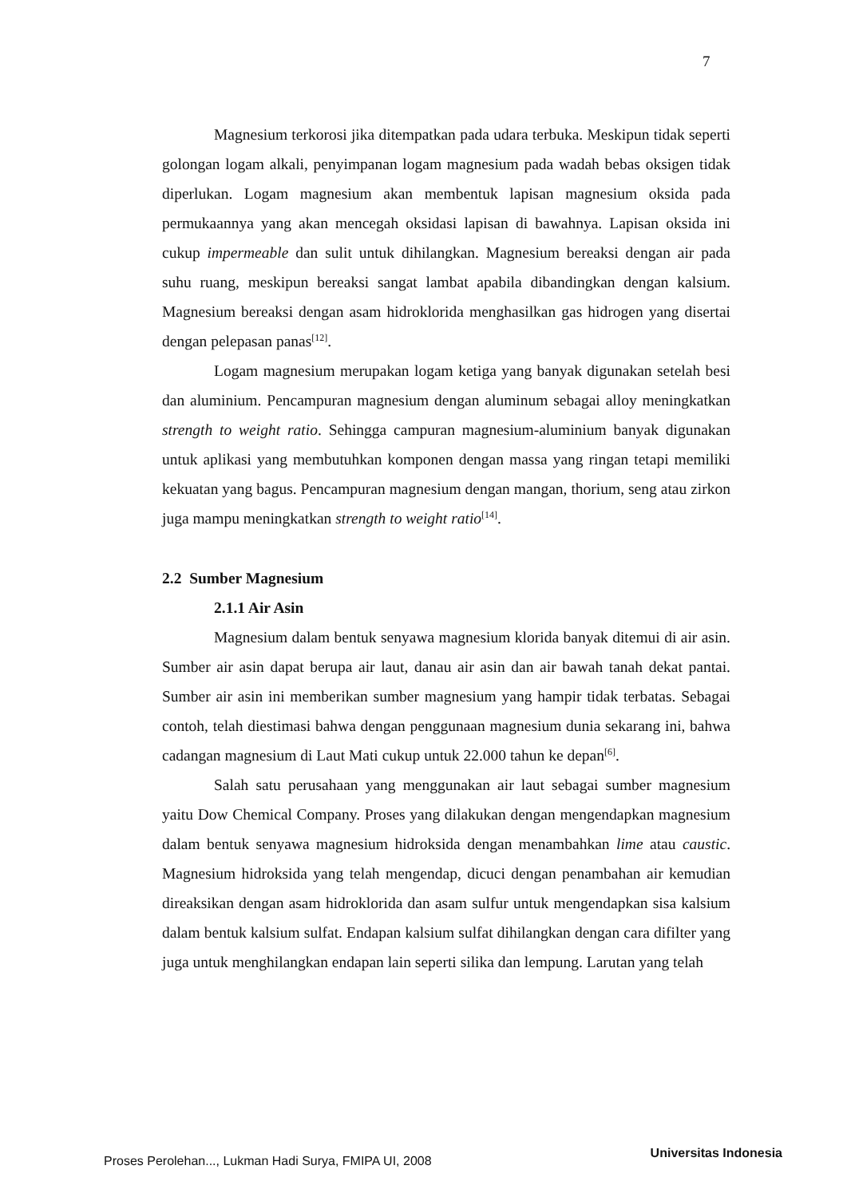7
Magnesium terkorosi jika ditempatkan pada udara terbuka. Meskipun tidak seperti golongan logam alkali, penyimpanan logam magnesium pada wadah bebas oksigen tidak diperlukan. Logam magnesium akan membentuk lapisan magnesium oksida pada permukaannya yang akan mencegah oksidasi lapisan di bawahnya. Lapisan oksida ini cukup impermeable dan sulit untuk dihilangkan. Magnesium bereaksi dengan air pada suhu ruang, meskipun bereaksi sangat lambat apabila dibandingkan dengan kalsium. Magnesium bereaksi dengan asam hidroklorida menghasilkan gas hidrogen yang disertai dengan pelepasan panas<sup>[12]</sup>.
Logam magnesium merupakan logam ketiga yang banyak digunakan setelah besi dan aluminium. Pencampuran magnesium dengan aluminum sebagai alloy meningkatkan strength to weight ratio. Sehingga campuran magnesium-aluminium banyak digunakan untuk aplikasi yang membutuhkan komponen dengan massa yang ringan tetapi memiliki kekuatan yang bagus. Pencampuran magnesium dengan mangan, thorium, seng atau zirkon juga mampu meningkatkan strength to weight ratio<sup>[14]</sup>.
2.2 Sumber Magnesium
2.1.1 Air Asin
Magnesium dalam bentuk senyawa magnesium klorida banyak ditemui di air asin. Sumber air asin dapat berupa air laut, danau air asin dan air bawah tanah dekat pantai. Sumber air asin ini memberikan sumber magnesium yang hampir tidak terbatas. Sebagai contoh, telah diestimasi bahwa dengan penggunaan magnesium dunia sekarang ini, bahwa cadangan magnesium di Laut Mati cukup untuk 22.000 tahun ke depan<sup>[6]</sup>.
Salah satu perusahaan yang menggunakan air laut sebagai sumber magnesium yaitu Dow Chemical Company. Proses yang dilakukan dengan mengendapkan magnesium dalam bentuk senyawa magnesium hidroksida dengan menambahkan lime atau caustic. Magnesium hidroksida yang telah mengendap, dicuci dengan penambahan air kemudian direaksikan dengan asam hidroklorida dan asam sulfur untuk mengendapkan sisa kalsium dalam bentuk kalsium sulfat. Endapan kalsium sulfat dihilangkan dengan cara difilter yang juga untuk menghilangkan endapan lain seperti silika dan lempung. Larutan yang telah
Proses Perolehan..., Lukman Hadi Surya, FMIPA UI, 2008 Universitas Indonesia